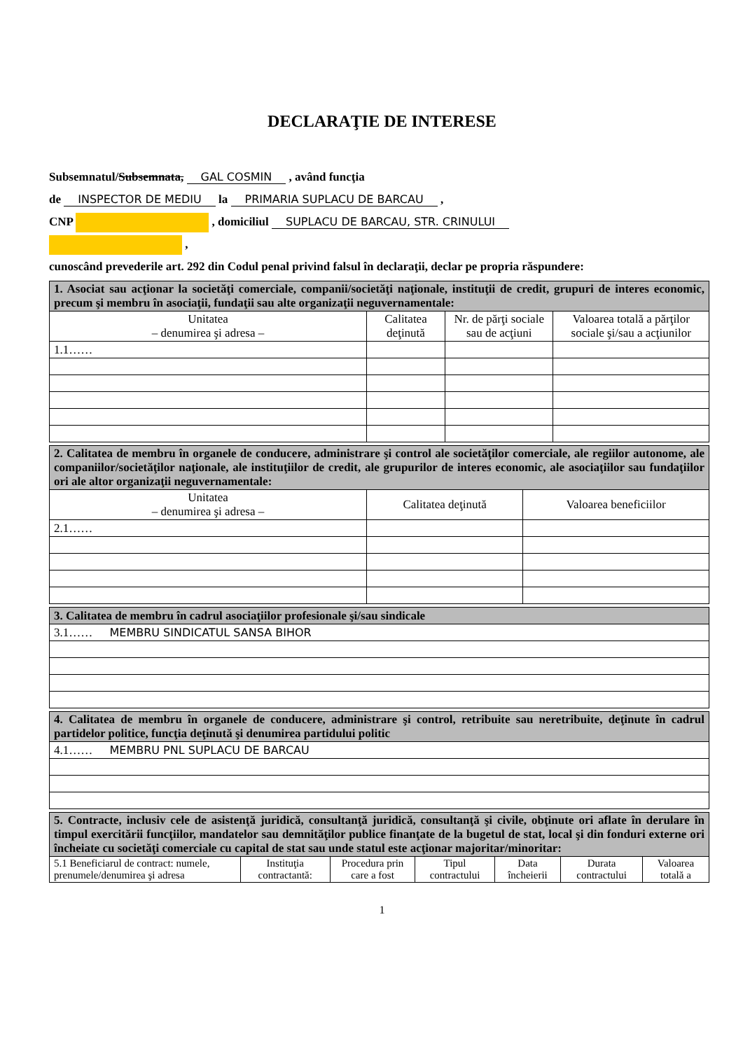DECLARAŢIE DE INTERESE
Subsemnatul/Subsemnata, GAL COSMIN , având funcţia
de INSPECTOR DE MEDIU la PRIMARIA SUPLACU DE BARCAU ,
CNP , domiciliul SUPLACU DE BARCAU, STR. CRINULUI
,
cunoscând prevederile art. 292 din Codul penal privind falsul în declaraţii, declar pe propria răspundere:
| 1. Asociat sau acţionar la societăţi comerciale, companii/societăţi naţionale, instituţii de credit, grupuri de interes economic, precum şi membru în asociaţii, fundaţii sau alte organizaţii neguvernamentale: | | | |
| Unitatea – denumirea şi adresa – | Calitatea deţinută | Nr. de părţi sociale sau de acţiuni | Valoarea totală a părţilor sociale şi/sau a acţiunilor |
| 1.1…… | | | |
| 2. Calitatea de membru în organele de conducere, administrare şi control ale societăţilor comerciale, ale regiilor autonome, ale companiilor/societăţilor naţionale, ale instituţiilor de credit, ale grupurilor de interes economic, ale asociaţiilor sau fundaţiilor ori ale altor organizaţii neguvernamentale: | | |
| Unitatea – denumirea şi adresa – | Calitatea deţinută | Valoarea beneficiilor |
| 2.1…… | | |
| 3. Calitatea de membru în cadrul asociaţiilor profesionale şi/sau sindicale |
| 3.1…… MEMBRU SINDICATUL SANSA BIHOR |
| 4. Calitatea de membru în organele de conducere, administrare şi control, retribuite sau neretribuite, deţinute în cadrul partidelor politice, funcţia deţinută şi denumirea partidului politic |
| 4.1…… MEMBRU PNL SUPLACU DE BARCAU |
| 5. Contracte, inclusiv cele de asistenţă juridică, consultanţă juridică, consultanţă şi civile, obţinute ori aflate în derulare în timpul exercitării funcţiilor, mandatelor sau demnităţilor publice finanţate de la bugetul de stat, local şi din fonduri externe ori încheiate cu societăţi comerciale cu capital de stat sau unde statul este acţionar majoritar/minoritar: | | | | | | |
| 5.1 Beneficiarul de contract: numele, prenumele/denumirea şi adresa | Instituţia contractantă: | Procedura prin care a fost | Tipul contractului | Data încheierii | Durata contractului | Valoarea totală a |
1